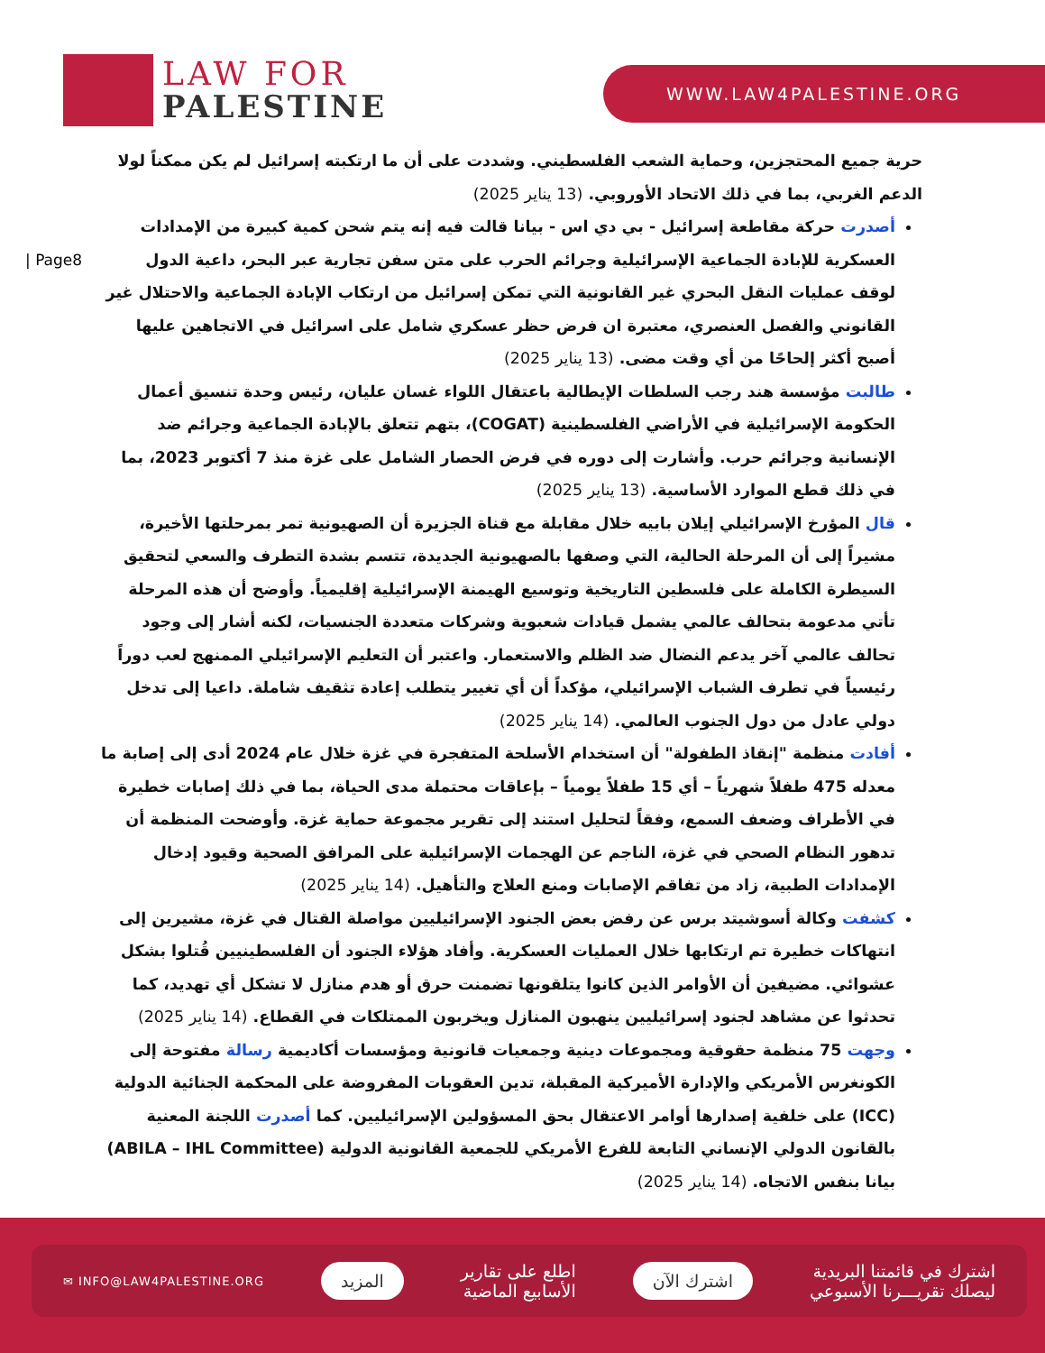LAW FOR
PALESTINE
WWW.LAW4PALESTINE.ORG
| Page8
حرية جميع المحتجزين، وحماية الشعب الفلسطيني. وشددت على أن ما ارتكبته إسرائيل لم يكن ممكناً لولا الدعم الغربي، بما في ذلك الاتحاد الأوروبي. (13 يناير 2025)
أصدرت حركة مقاطعة إسرائيل - بي دي اس - بيانا قالت فيه إنه يتم شحن كمية كبيرة من الإمدادات العسكرية للإبادة الجماعية الإسرائيلية وجرائم الحرب على متن سفن تجارية عبر البحر، داعية الدول لوقف عمليات النقل البحري غير القانونية التي تمكن إسرائيل من ارتكاب الإبادة الجماعية والاحتلال غير القانوني والفصل العنصري، معتبرة ان فرض حظر عسكري شامل على اسرائيل في الاتجاهين عليها أصبح أكثر إلحاحًا من أي وقت مضى. (13 يناير 2025)
طالبت مؤسسة هند رجب السلطات الإيطالية باعتقال اللواء غسان عليان، رئيس وحدة تنسيق أعمال الحكومة الإسرائيلية في الأراضي الفلسطينية (COGAT)، بتهم تتعلق بالإبادة الجماعية وجرائم ضد الإنسانية وجرائم حرب. وأشارت إلى دوره في فرض الحصار الشامل على غزة منذ 7 أكتوبر 2023، بما في ذلك قطع الموارد الأساسية. (13 يناير 2025)
قال المؤرخ الإسرائيلي إيلان بابيه خلال مقابلة مع قناة الجزيرة أن الصهيونية تمر بمرحلتها الأخيرة، مشيراً إلى أن المرحلة الحالية، التي وصفها بالصهيونية الجديدة، تتسم بشدة التطرف والسعي لتحقيق السيطرة الكاملة على فلسطين التاريخية وتوسيع الهيمنة الإسرائيلية إقليمياً. وأوضح أن هذه المرحلة تأتي مدعومة بتحالف عالمي يشمل قيادات شعبوية وشركات متعددة الجنسيات، لكنه أشار إلى وجود تحالف عالمي آخر يدعم النضال ضد الظلم والاستعمار. واعتبر أن التعليم الإسرائيلي الممنهج لعب دوراً رئيسياً في تطرف الشباب الإسرائيلي، مؤكداً أن أي تغيير يتطلب إعادة تثقيف شاملة. داعيا إلى تدخل دولي عادل من دول الجنوب العالمي. (14 يناير 2025)
أفادت منظمة "إنقاذ الطفولة" أن استخدام الأسلحة المتفجرة في غزة خلال عام 2024 أدى إلى إصابة ما معدله 475 طفلاً شهرياً – أي 15 طفلاً يومياً – بإعاقات محتملة مدى الحياة، بما في ذلك إصابات خطيرة في الأطراف وضعف السمع، وفقاً لتحليل استند إلى تقرير مجموعة حماية غزة. وأوضحت المنظمة أن تدهور النظام الصحي في غزة، الناجم عن الهجمات الإسرائيلية على المرافق الصحية وقيود إدخال الإمدادات الطبية، زاد من تفاقم الإصابات ومنع العلاج والتأهيل. (14 يناير 2025)
كشفت وكالة أسوشيتد برس عن رفض بعض الجنود الإسرائيليين مواصلة القتال في غزة، مشيرين إلى انتهاكات خطيرة تم ارتكابها خلال العمليات العسكرية. وأفاد هؤلاء الجنود أن الفلسطينيين قُتلوا بشكل عشوائي. مضيفين أن الأوامر الذين كانوا يتلقونها تضمنت حرق أو هدم منازل لا تشكل أي تهديد، كما تحدثوا عن مشاهد لجنود إسرائيليين ينهبون المنازل ويخربون الممتلكات في القطاع. (14 يناير 2025)
وجهت 75 منظمة حقوقية ومجموعات دينية وجمعيات قانونية ومؤسسات أكاديمية رسالة مفتوحة إلى الكونغرس الأمريكي والإدارة الأميركية المقبلة، تدين العقوبات المفروضة على المحكمة الجنائية الدولية (ICC) على خلفية إصدارها أوامر الاعتقال بحق المسؤولين الإسرائيليين. كما أصدرت اللجنة المعنية بالقانون الدولي الإنساني التابعة للفرع الأمريكي للجمعية القانونية الدولية (ABILA – IHL Committee) بيانا بنفس الاتجاه. (14 يناير 2025)
اشترك في قائمتنا البريدية
ليصلك تقريـــرنا الأسبوعي
اشترك الآن
اطلع على تقارير
الأسابيع الماضية
المزيد
✉ INFO@LAW4PALESTINE.ORG